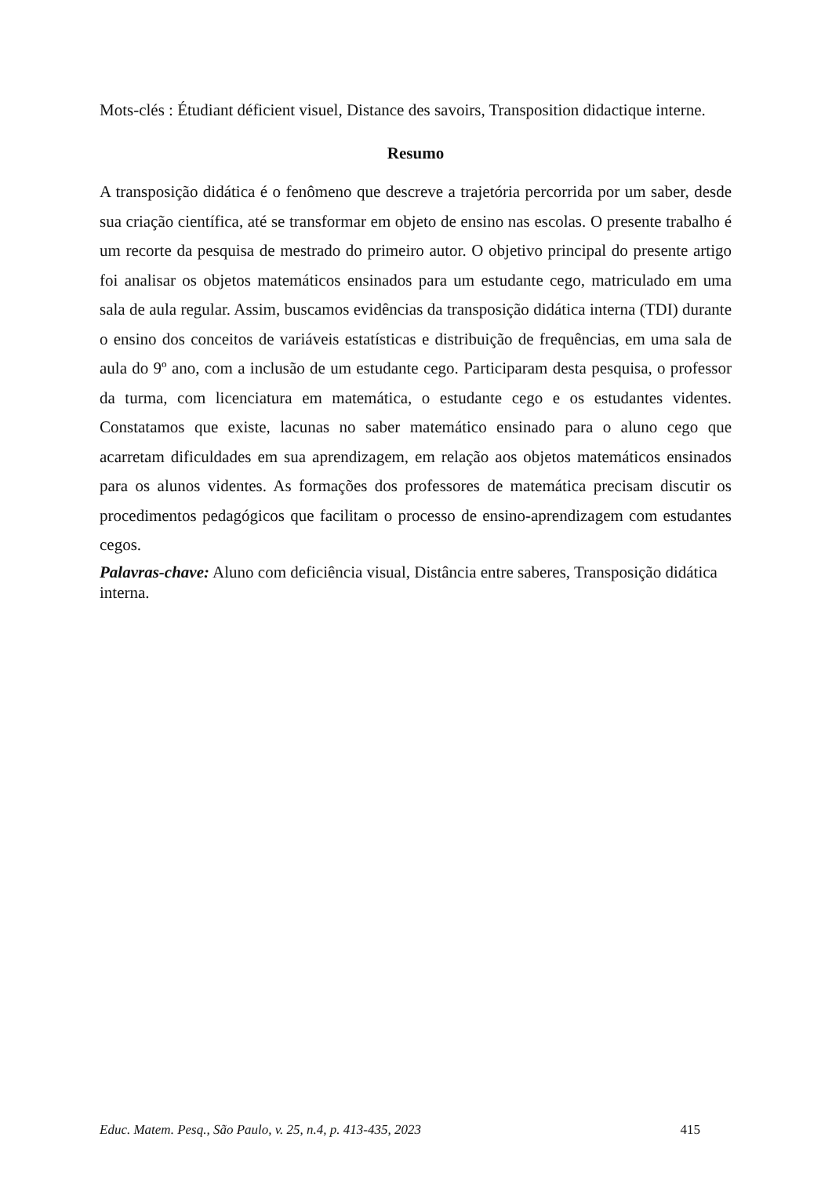Mots-clés : Étudiant déficient visuel, Distance des savoirs, Transposition didactique interne.
Resumo
A transposição didática é o fenômeno que descreve a trajetória percorrida por um saber, desde sua criação científica, até se transformar em objeto de ensino nas escolas. O presente trabalho é um recorte da pesquisa de mestrado do primeiro autor. O objetivo principal do presente artigo foi analisar os objetos matemáticos ensinados para um estudante cego, matriculado em uma sala de aula regular. Assim, buscamos evidências da transposição didática interna (TDI) durante o ensino dos conceitos de variáveis estatísticas e distribuição de frequências, em uma sala de aula do 9º ano, com a inclusão de um estudante cego. Participaram desta pesquisa, o professor da turma, com licenciatura em matemática, o estudante cego e os estudantes videntes. Constatamos que existe, lacunas no saber matemático ensinado para o aluno cego que acarretam dificuldades em sua aprendizagem, em relação aos objetos matemáticos ensinados para os alunos videntes. As formações dos professores de matemática precisam discutir os procedimentos pedagógicos que facilitam o processo de ensino-aprendizagem com estudantes cegos.
Palavras-chave: Aluno com deficiência visual, Distância entre saberes, Transposição didática interna.
Educ. Matem. Pesq., São Paulo, v. 25, n.4, p. 413-435, 2023 415